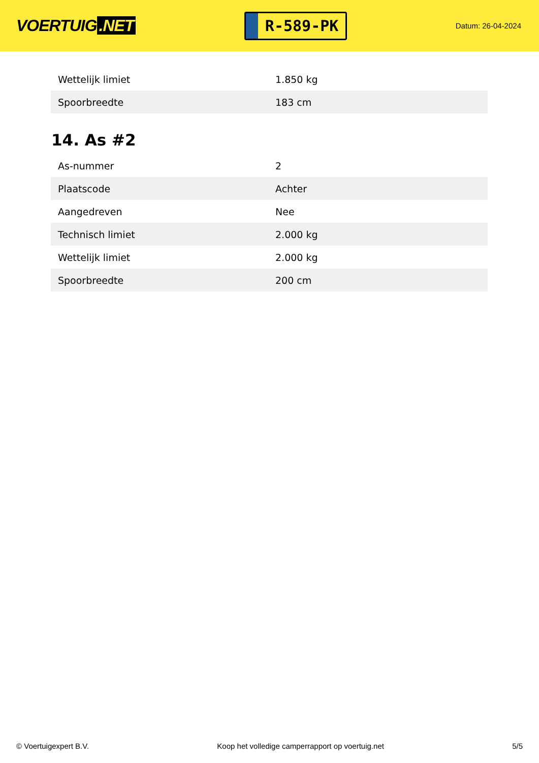VOERTUIG.NET
R-589-PK
Datum: 26-04-2024
| Wettelijk limiet | 1.850 kg |
| Spoorbreedte | 183 cm |
14. As #2
| As-nummer | 2 |
| Plaatscode | Achter |
| Aangedreven | Nee |
| Technisch limiet | 2.000 kg |
| Wettelijk limiet | 2.000 kg |
| Spoorbreedte | 200 cm |
© Voertuigexpert B.V. Koop het volledige camperrapport op voertuig.net 5/5